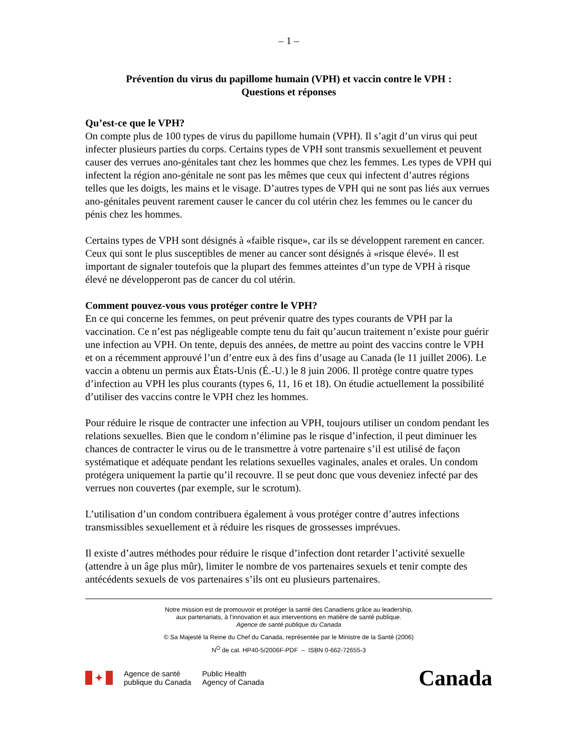– 1 –
Prévention du virus du papillome humain (VPH) et vaccin contre le VPH :
Questions et réponses
Qu’est-ce que le VPH?
On compte plus de 100 types de virus du papillome humain (VPH). Il s’agit d’un virus qui peut infecter plusieurs parties du corps. Certains types de VPH sont transmis sexuellement et peuvent causer des verrues ano-génitales tant chez les hommes que chez les femmes. Les types de VPH qui infectent la région ano-génitale ne sont pas les mêmes que ceux qui infectent d’autres régions telles que les doigts, les mains et le visage. D’autres types de VPH qui ne sont pas liés aux verrues ano-génitales peuvent rarement causer le cancer du col utérin chez les femmes ou le cancer du pénis chez les hommes.
Certains types de VPH sont désignés à «faible risque», car ils se développent rarement en cancer. Ceux qui sont le plus susceptibles de mener au cancer sont désignés à «risque élevé». Il est important de signaler toutefois que la plupart des femmes atteintes d’un type de VPH à risque élevé ne développeront pas de cancer du col utérin.
Comment pouvez-vous vous protéger contre le VPH?
En ce qui concerne les femmes, on peut prévenir quatre des types courants de VPH par la vaccination. Ce n’est pas négligeable compte tenu du fait qu’aucun traitement n’existe pour guérir une infection au VPH. On tente, depuis des années, de mettre au point des vaccins contre le VPH et on a récemment approuvé l’un d’entre eux à des fins d’usage au Canada (le 11 juillet 2006). Le vaccin a obtenu un permis aux États-Unis (É.-U.) le 8 juin 2006. Il protège contre quatre types d’infection au VPH les plus courants (types 6, 11, 16 et 18). On étudie actuellement la possibilité d’utiliser des vaccins contre le VPH chez les hommes.
Pour réduire le risque de contracter une infection au VPH, toujours utiliser un condom pendant les relations sexuelles. Bien que le condom n’élimine pas le risque d’infection, il peut diminuer les chances de contracter le virus ou de le transmettre à votre partenaire s’il est utilisé de façon systématique et adéquate pendant les relations sexuelles vaginales, anales et orales. Un condom protégera uniquement la partie qu’il recouvre. Il se peut donc que vous deveniez infecté par des verrues non couvertes (par exemple, sur le scrotum).
L’utilisation d’un condom contribuera également à vous protéger contre d’autres infections transmissibles sexuellement et à réduire les risques de grossesses imprévues.
Il existe d’autres méthodes pour réduire le risque d’infection dont retarder l’activité sexuelle (attendre à un âge plus mûr), limiter le nombre de vos partenaires sexuels et tenir compte des antécédents sexuels de vos partenaires s’ils ont eu plusieurs partenaires.
Notre mission est de promouvoir et protéger la santé des Canadiens grâce au leadership,
aux partenariats, à l’innovation et aux interventions en matière de santé publique.
Agence de santé publique du Canada
© Sa Majesté la Reine du Chef du Canada, représentée par le Ministre de la Santé (2006)
N<sup>O</sup> de cat. HP40-5/2006F-PDF – ISBN 0-662-72655-3
✦
Agence de santé
publique du Canada
Public Health
Agency of Canada
Canada